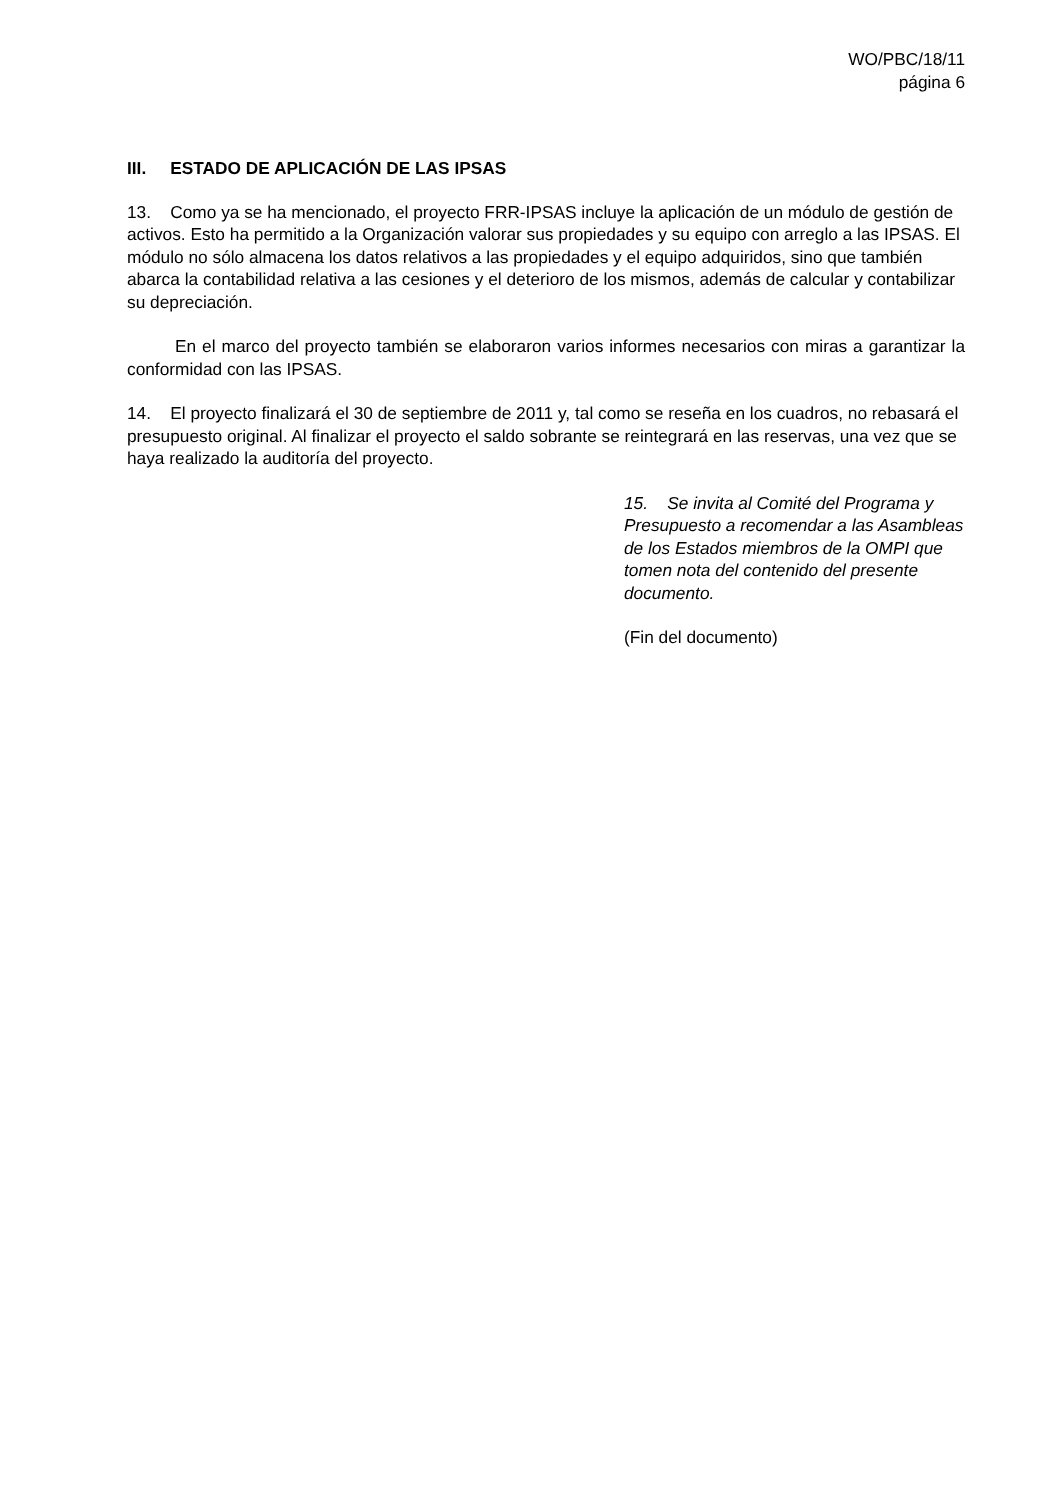WO/PBC/18/11
página 6
III. ESTADO DE APLICACIÓN DE LAS IPSAS
13. Como ya se ha mencionado, el proyecto FRR-IPSAS incluye la aplicación de un módulo de gestión de activos. Esto ha permitido a la Organización valorar sus propiedades y su equipo con arreglo a las IPSAS. El módulo no sólo almacena los datos relativos a las propiedades y el equipo adquiridos, sino que también abarca la contabilidad relativa a las cesiones y el deterioro de los mismos, además de calcular y contabilizar su depreciación.
En el marco del proyecto también se elaboraron varios informes necesarios con miras a garantizar la conformidad con las IPSAS.
14. El proyecto finalizará el 30 de septiembre de 2011 y, tal como se reseña en los cuadros, no rebasará el presupuesto original. Al finalizar el proyecto el saldo sobrante se reintegrará en las reservas, una vez que se haya realizado la auditoría del proyecto.
15. Se invita al Comité del Programa y Presupuesto a recomendar a las Asambleas de los Estados miembros de la OMPI que tomen nota del contenido del presente documento.
(Fin del documento)